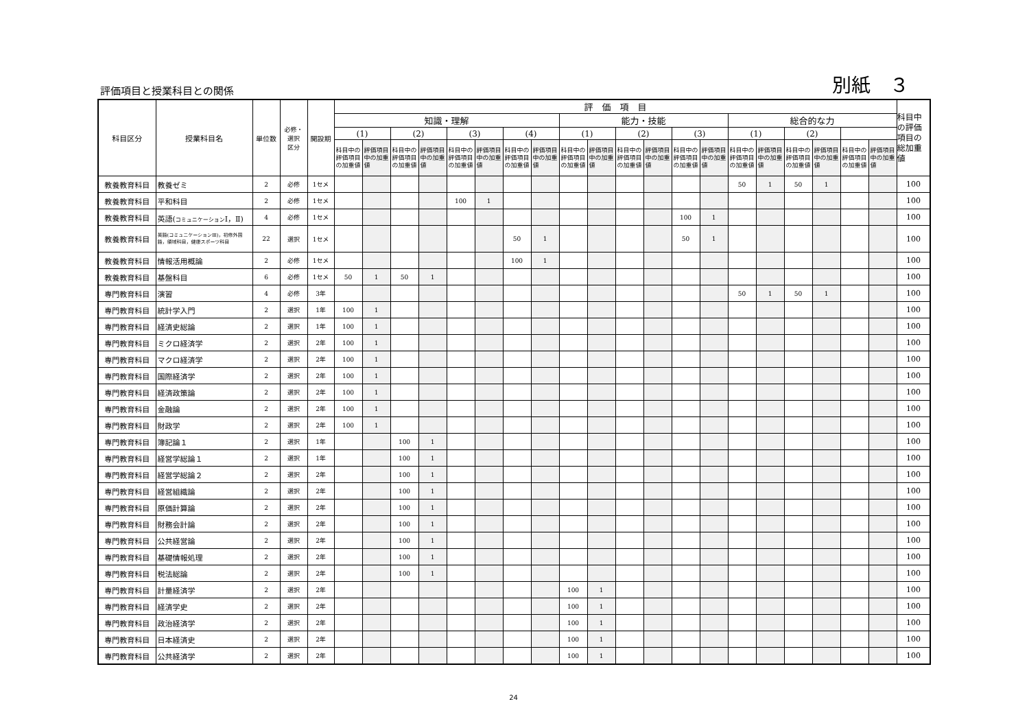評価項目と授業科目との関係 別紙　３
| 科目区分 | 授業科目名 | 単位数 | 必修・ 選択 区分 | 開設期 | 評 価 項 目 | | | | | | | | | | | | | | | | | | | | 科目中の評価項目の総加重値 |
| --- | --- | --- | --- | --- | --- | --- | --- | --- | --- | --- | --- | --- | --- | --- | --- | --- | --- | --- | --- | --- | --- | --- | --- | --- | --- |
| | | | | | 知識・理解 | | | | | | | | 能力・技能 | | | | | | 総合的な力 | | | | | | |
| | | | | | (1) | | (2) | | (3) | | (4) | | (1) | | (2) | | (3) | | (1) | | (2) | | | | |
| | | | | | 科目中の評価項目の加重値 | 評価項目中の加重値 | 科目中の評価項目の加重値 | 評価項目中の加重値 | 科目中の評価項目の加重値 | 評価項目中の加重値 | 科目中の評価項目の加重値 | 評価項目中の加重値 | 科目中の評価項目の加重値 | 評価項目中の加重値 | 科目中の評価項目の加重値 | 評価項目中の加重値 | 科目中の評価項目の加重値 | 評価項目中の加重値 | 科目中の評価項目の加重値 | 評価項目中の加重値 | 科目中の評価項目の加重値 | 評価項目中の加重値 | 科目中の評価項目の加重値 | 評価項目中の加重値 | |
| 教養教育科目 | 教養ゼミ | 2 | 必修 | 1セメ | | | | | | | | | | | | | | | 50 | 1 | 50 | 1 | | | 100 |
| 教養教育科目 | 平和科目 | 2 | 必修 | 1セメ | | | | | 100 | 1 | | | | | | | | | | | | | | | 100 |
| 教養教育科目 | 英語( コミュニケーション Ⅰ，Ⅱ) | 4 | 必修 | 1セメ | | | | | | | | | | | | | 100 | 1 | | | | | | | 100 |
| 教養教育科目 | 英語(コミュニケーションⅢ)，初修外国語，領域科目，健康スポーツ科目 | 22 | 選択 | 1セメ | | | | | | | 50 | 1 | | | | | 50 | 1 | | | | | | | 100 |
| 教養教育科目 | 情報活用概論 | 2 | 必修 | 1セメ | | | | | | | 100 | 1 | | | | | | | | | | | | | 100 |
| 教養教育科目 | 基盤科目 | 6 | 必修 | 1セメ | 50 | 1 | 50 | 1 | | | | | | | | | | | | | | | | | 100 |
| 専門教育科目 | 演習 | 4 | 必修 | 3年 | | | | | | | | | | | | | | | 50 | 1 | 50 | 1 | | | 100 |
| 専門教育科目 | 統計学入門 | 2 | 選択 | 1年 | 100 | 1 | | | | | | | | | | | | | | | | | | | 100 |
| 専門教育科目 | 経済史総論 | 2 | 選択 | 1年 | 100 | 1 | | | | | | | | | | | | | | | | | | | 100 |
| 専門教育科目 | ミクロ経済学 | 2 | 選択 | 2年 | 100 | 1 | | | | | | | | | | | | | | | | | | | 100 |
| 専門教育科目 | マクロ経済学 | 2 | 選択 | 2年 | 100 | 1 | | | | | | | | | | | | | | | | | | | 100 |
| 専門教育科目 | 国際経済学 | 2 | 選択 | 2年 | 100 | 1 | | | | | | | | | | | | | | | | | | | 100 |
| 専門教育科目 | 経済政策論 | 2 | 選択 | 2年 | 100 | 1 | | | | | | | | | | | | | | | | | | | 100 |
| 専門教育科目 | 金融論 | 2 | 選択 | 2年 | 100 | 1 | | | | | | | | | | | | | | | | | | | 100 |
| 専門教育科目 | 財政学 | 2 | 選択 | 2年 | 100 | 1 | | | | | | | | | | | | | | | | | | | 100 |
| 専門教育科目 | 簿記論１ | 2 | 選択 | 1年 | | | 100 | 1 | | | | | | | | | | | | | | | | | 100 |
| 専門教育科目 | 経営学総論１ | 2 | 選択 | 1年 | | | 100 | 1 | | | | | | | | | | | | | | | | | 100 |
| 専門教育科目 | 経営学総論２ | 2 | 選択 | 2年 | | | 100 | 1 | | | | | | | | | | | | | | | | | 100 |
| 専門教育科目 | 経営組織論 | 2 | 選択 | 2年 | | | 100 | 1 | | | | | | | | | | | | | | | | | 100 |
| 専門教育科目 | 原価計算論 | 2 | 選択 | 2年 | | | 100 | 1 | | | | | | | | | | | | | | | | | 100 |
| 専門教育科目 | 財務会計論 | 2 | 選択 | 2年 | | | 100 | 1 | | | | | | | | | | | | | | | | | 100 |
| 専門教育科目 | 公共経営論 | 2 | 選択 | 2年 | | | 100 | 1 | | | | | | | | | | | | | | | | | 100 |
| 専門教育科目 | 基礎情報処理 | 2 | 選択 | 2年 | | | 100 | 1 | | | | | | | | | | | | | | | | | 100 |
| 専門教育科目 | 税法総論 | 2 | 選択 | 2年 | | | 100 | 1 | | | | | | | | | | | | | | | | | 100 |
| 専門教育科目 | 計量経済学 | 2 | 選択 | 2年 | | | | | | | | | 100 | 1 | | | | | | | | | | | 100 |
| 専門教育科目 | 経済学史 | 2 | 選択 | 2年 | | | | | | | | | 100 | 1 | | | | | | | | | | | 100 |
| 専門教育科目 | 政治経済学 | 2 | 選択 | 2年 | | | | | | | | | 100 | 1 | | | | | | | | | | | 100 |
| 専門教育科目 | 日本経済史 | 2 | 選択 | 2年 | | | | | | | | | 100 | 1 | | | | | | | | | | | 100 |
| 専門教育科目 | 公共経済学 | 2 | 選択 | 2年 | | | | | | | | | 100 | 1 | | | | | | | | | | | 100 |
24